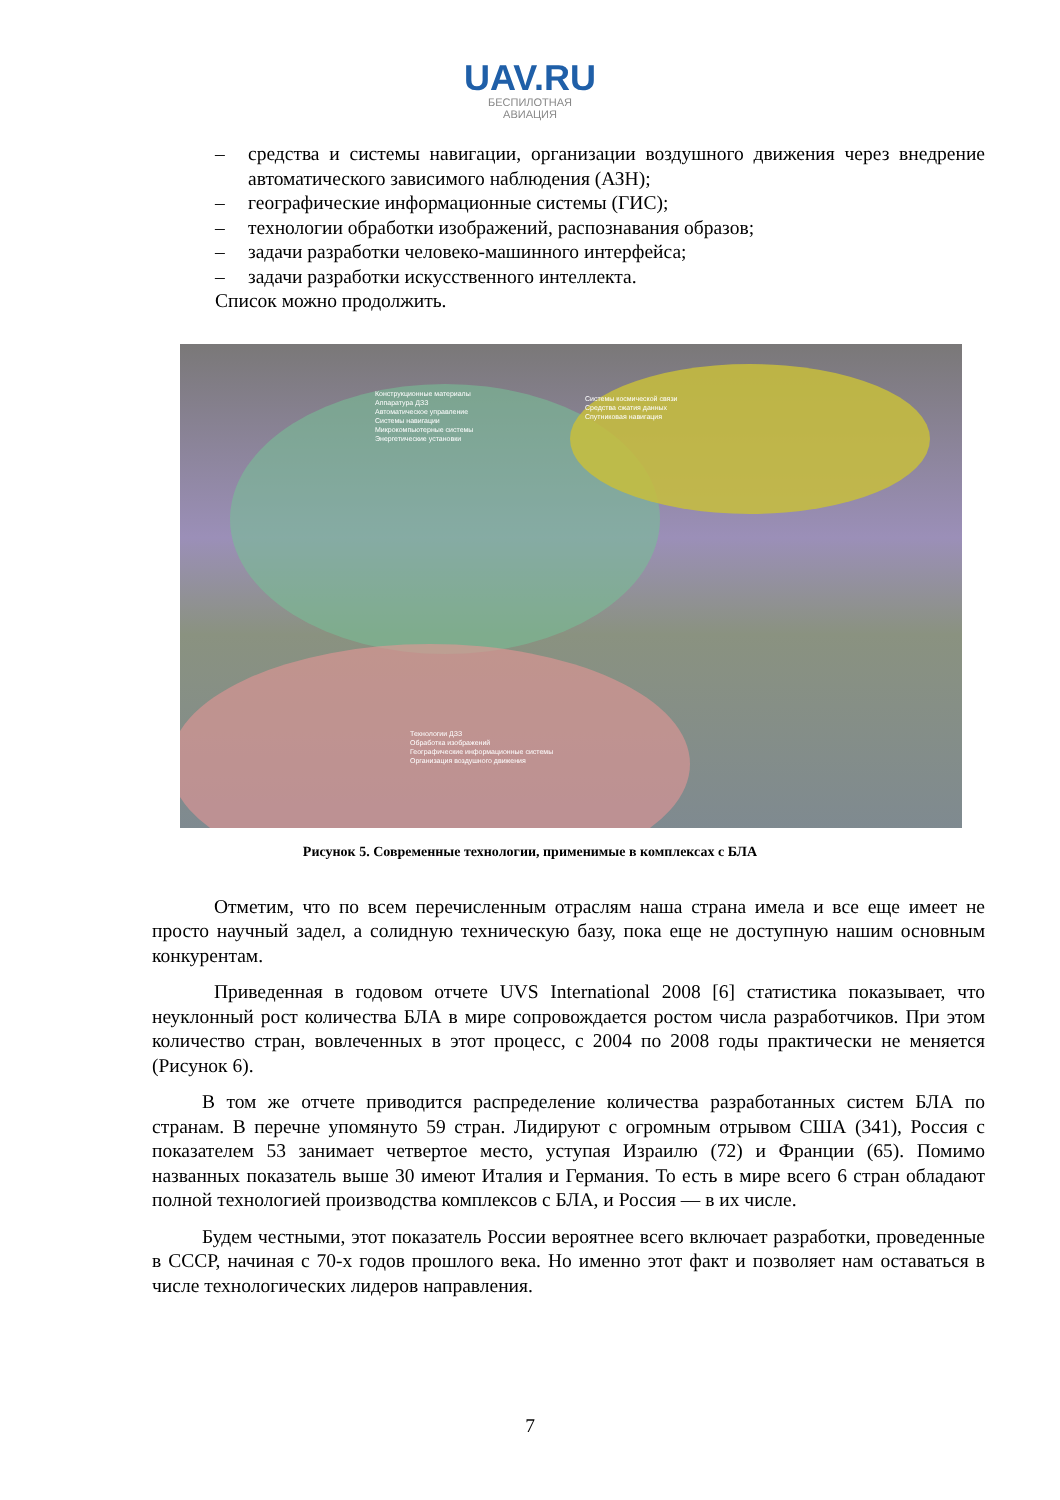UAV.RU
БЕСПИЛОТНАЯ
АВИАЦИЯ
– средства и системы навигации, организации воздушного движения через внедрение автоматического зависимого наблюдения (АЗН);
– географические информационные системы (ГИС);
– технологии обработки изображений, распознавания образов;
– задачи разработки человеко-машинного интерфейса;
– задачи разработки искусственного интеллекта.
Список можно продолжить.
Конструкционные материалы
Аппаратура ДЗЗ
Автоматическое управление
Системы навигации
Микрокомпьютерные системы
Энергетические установки
Системы космической связи
Средства сжатия данных
Спутниковая навигация
Технологии ДЗЗ
Обработка изображений
Географические информационные системы
Организация воздушного движения
Рисунок 5. Современные технологии, применимые в комплексах с БЛА
Отметим, что по всем перечисленным отраслям наша страна имела и все еще имеет не просто научный задел, а солидную техническую базу, пока еще не доступную нашим основным конкурентам.
Приведенная в годовом отчете UVS International 2008 [6] статистика показывает, что неуклонный рост количества БЛА в мире сопровождается ростом числа разработчиков. При этом количество стран, вовлеченных в этот процесс, с 2004 по 2008 годы практически не меняется (Рисунок 6).
В том же отчете приводится распределение количества разработанных систем БЛА по странам. В перечне упомянуто 59 стран. Лидируют с огромным отрывом США (341), Россия с показателем 53 занимает четвертое место, уступая Израилю (72) и Франции (65). Помимо названных показатель выше 30 имеют Италия и Германия. То есть в мире всего 6 стран обладают полной технологией производства комплексов с БЛА, и Россия — в их числе.
Будем честными, этот показатель России вероятнее всего включает разработки, проведенные в СССР, начиная с 70-х годов прошлого века. Но именно этот факт и позволяет нам оставаться в числе технологических лидеров направления.
7